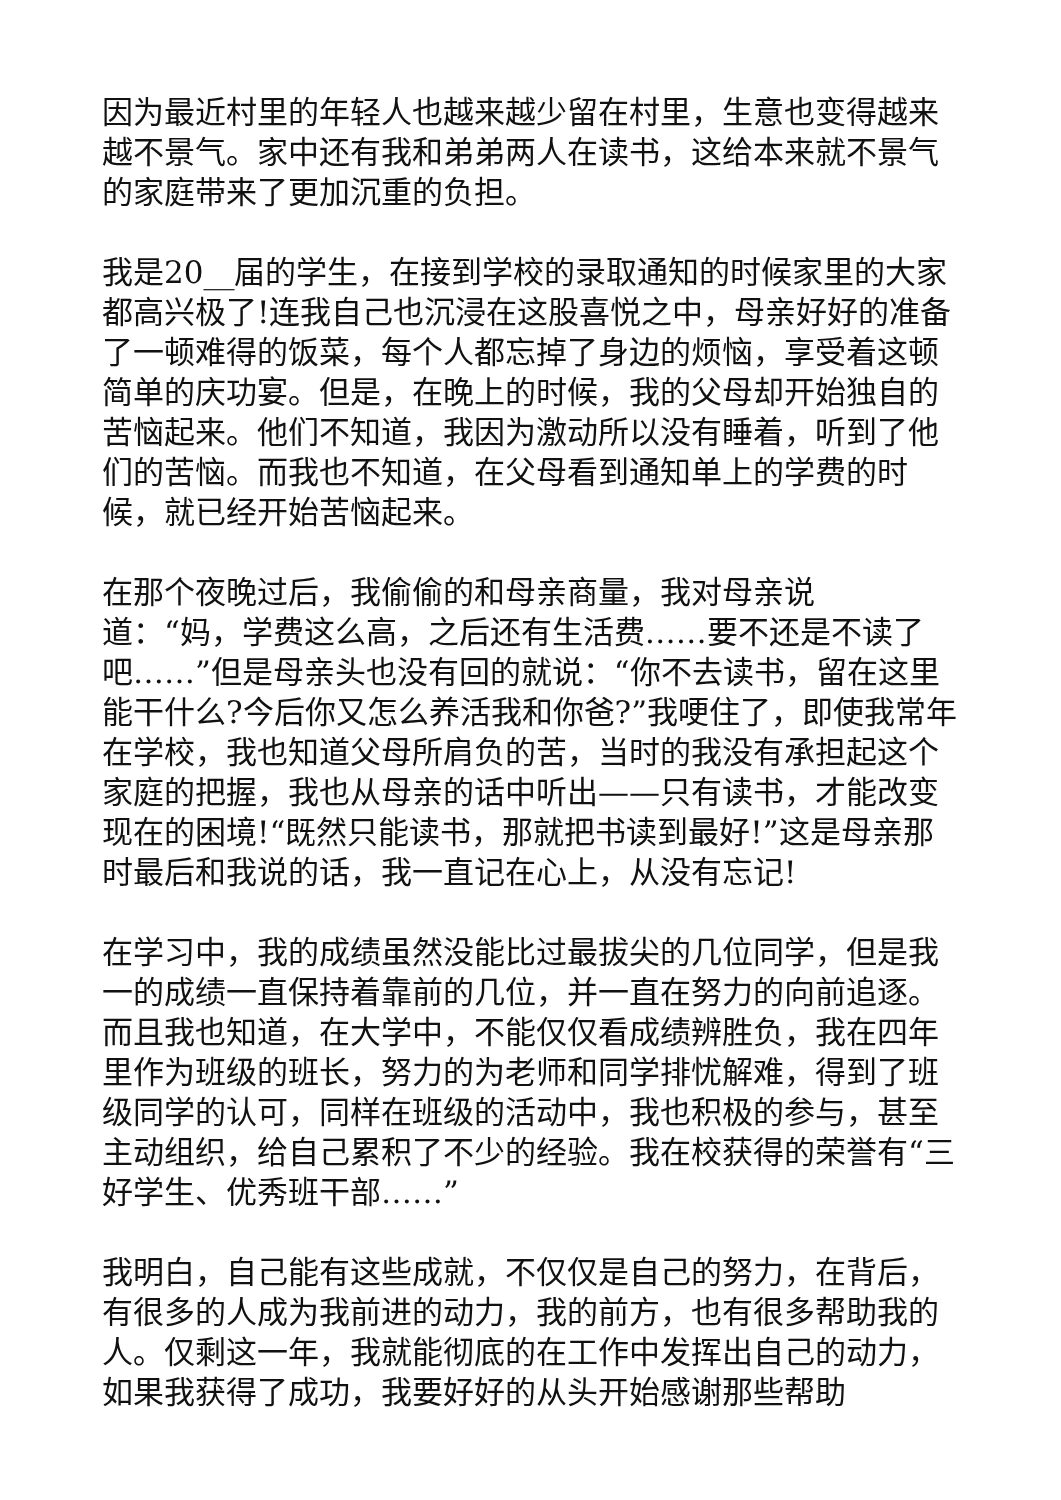因为最近村里的年轻人也越来越少留在村里，生意也变得越来越不景气。家中还有我和弟弟两人在读书，这给本来就不景气的家庭带来了更加沉重的负担。
我是20__届的学生，在接到学校的录取通知的时候家里的大家都高兴极了!连我自己也沉浸在这股喜悦之中，母亲好好的准备了一顿难得的饭菜，每个人都忘掉了身边的烦恼，享受着这顿简单的庆功宴。但是，在晚上的时候，我的父母却开始独自的苦恼起来。他们不知道，我因为激动所以没有睡着，听到了他们的苦恼。而我也不知道，在父母看到通知单上的学费的时候，就已经开始苦恼起来。
在那个夜晚过后，我偷偷的和母亲商量，我对母亲说
道：“妈，学费这么高，之后还有生活费……要不还是不读了吧……”但是母亲头也没有回的就说：“你不去读书，留在这里能干什么?今后你又怎么养活我和你爸?”我哽住了，即使我常年在学校，我也知道父母所肩负的苦，当时的我没有承担起这个家庭的把握，我也从母亲的话中听出——只有读书，才能改变现在的困境!“既然只能读书，那就把书读到最好!”这是母亲那时最后和我说的话，我一直记在心上，从没有忘记!
在学习中，我的成绩虽然没能比过最拔尖的几位同学，但是我一的成绩一直保持着靠前的几位，并一直在努力的向前追逐。而且我也知道，在大学中，不能仅仅看成绩辨胜负，我在四年里作为班级的班长，努力的为老师和同学排忧解难，得到了班级同学的认可，同样在班级的活动中，我也积极的参与，甚至主动组织，给自己累积了不少的经验。我在校获得的荣誉有“三好学生、优秀班干部……”
我明白，自己能有这些成就，不仅仅是自己的努力，在背后，有很多的人成为我前进的动力，我的前方，也有很多帮助我的人。仅剩这一年，我就能彻底的在工作中发挥出自己的动力，如果我获得了成功，我要好好的从头开始感谢那些帮助